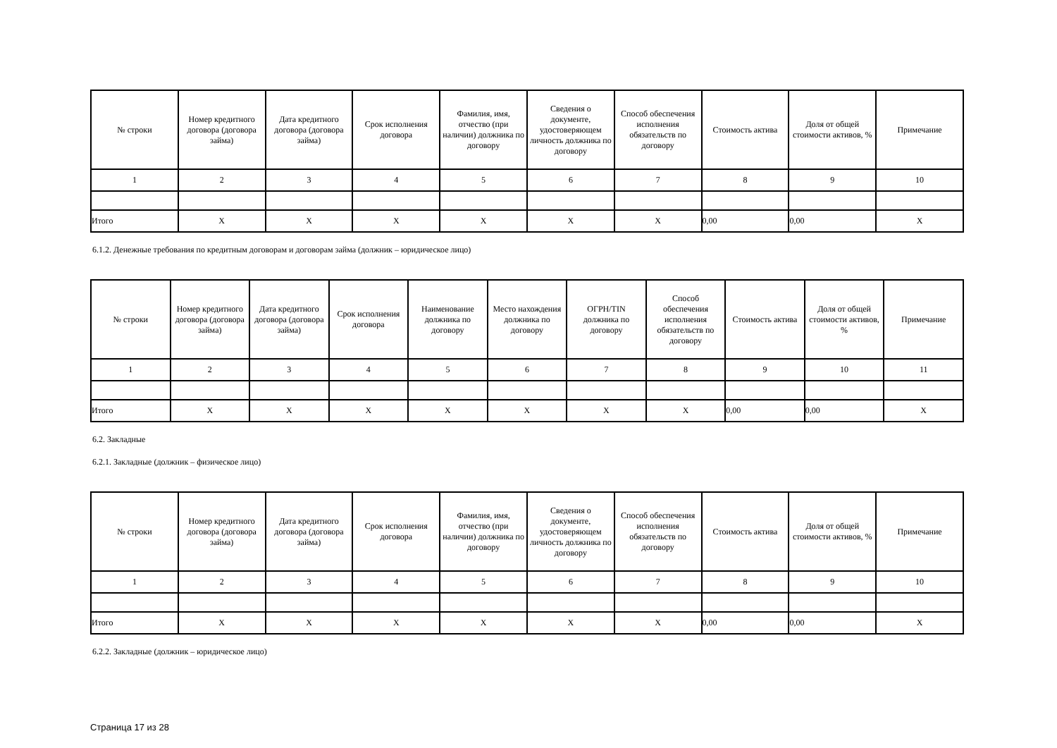| № строки | Номер кредитного договора (договора займа) | Дата кредитного договора (договора займа) | Срок исполнения договора | Фамилия, имя, отчество (при наличии) должника по договору | Сведения о документе, удостоверяющем личность должника по договору | Способ обеспечения исполнения обязательств по договору | Стоимость актива | Доля от общей стоимости активов, % | Примечание |
| --- | --- | --- | --- | --- | --- | --- | --- | --- | --- |
| 1 | 2 | 3 | 4 | 5 | 6 | 7 | 8 | 9 | 10 |
| Итого | X | X | X | X | X | X | 0,00 | 0,00 | X |
6.1.2. Денежные требования по кредитным договорам и договорам займа (должник – юридическое лицо)
| № строки | Номер кредитного договора (договора займа) | Дата кредитного договора (договора займа) | Срок исполнения договора | Наименование должника по договору | Место нахождения должника по договору | ОГРН/TIN должника по договору | Способ обеспечения исполнения обязательств по договору | Стоимость актива | Доля от общей стоимости активов, % | Примечание |
| --- | --- | --- | --- | --- | --- | --- | --- | --- | --- | --- |
| 1 | 2 | 3 | 4 | 5 | 6 | 7 | 8 | 9 | 10 | 11 |
| Итого | X | X | X | X | X | X | X | 0,00 | 0,00 | X |
6.2. Закладные
6.2.1. Закладные (должник – физическое лицо)
| № строки | Номер кредитного договора (договора займа) | Дата кредитного договора (договора займа) | Срок исполнения договора | Фамилия, имя, отчество (при наличии) должника по договору | Сведения о документе, удостоверяющем личность должника по договору | Способ обеспечения исполнения обязательств по договору | Стоимость актива | Доля от общей стоимости активов, % | Примечание |
| --- | --- | --- | --- | --- | --- | --- | --- | --- | --- |
| 1 | 2 | 3 | 4 | 5 | 6 | 7 | 8 | 9 | 10 |
| Итого | X | X | X | X | X | X | 0,00 | 0,00 | X |
6.2.2. Закладные (должник – юридическое лицо)
Страница 17 из 28